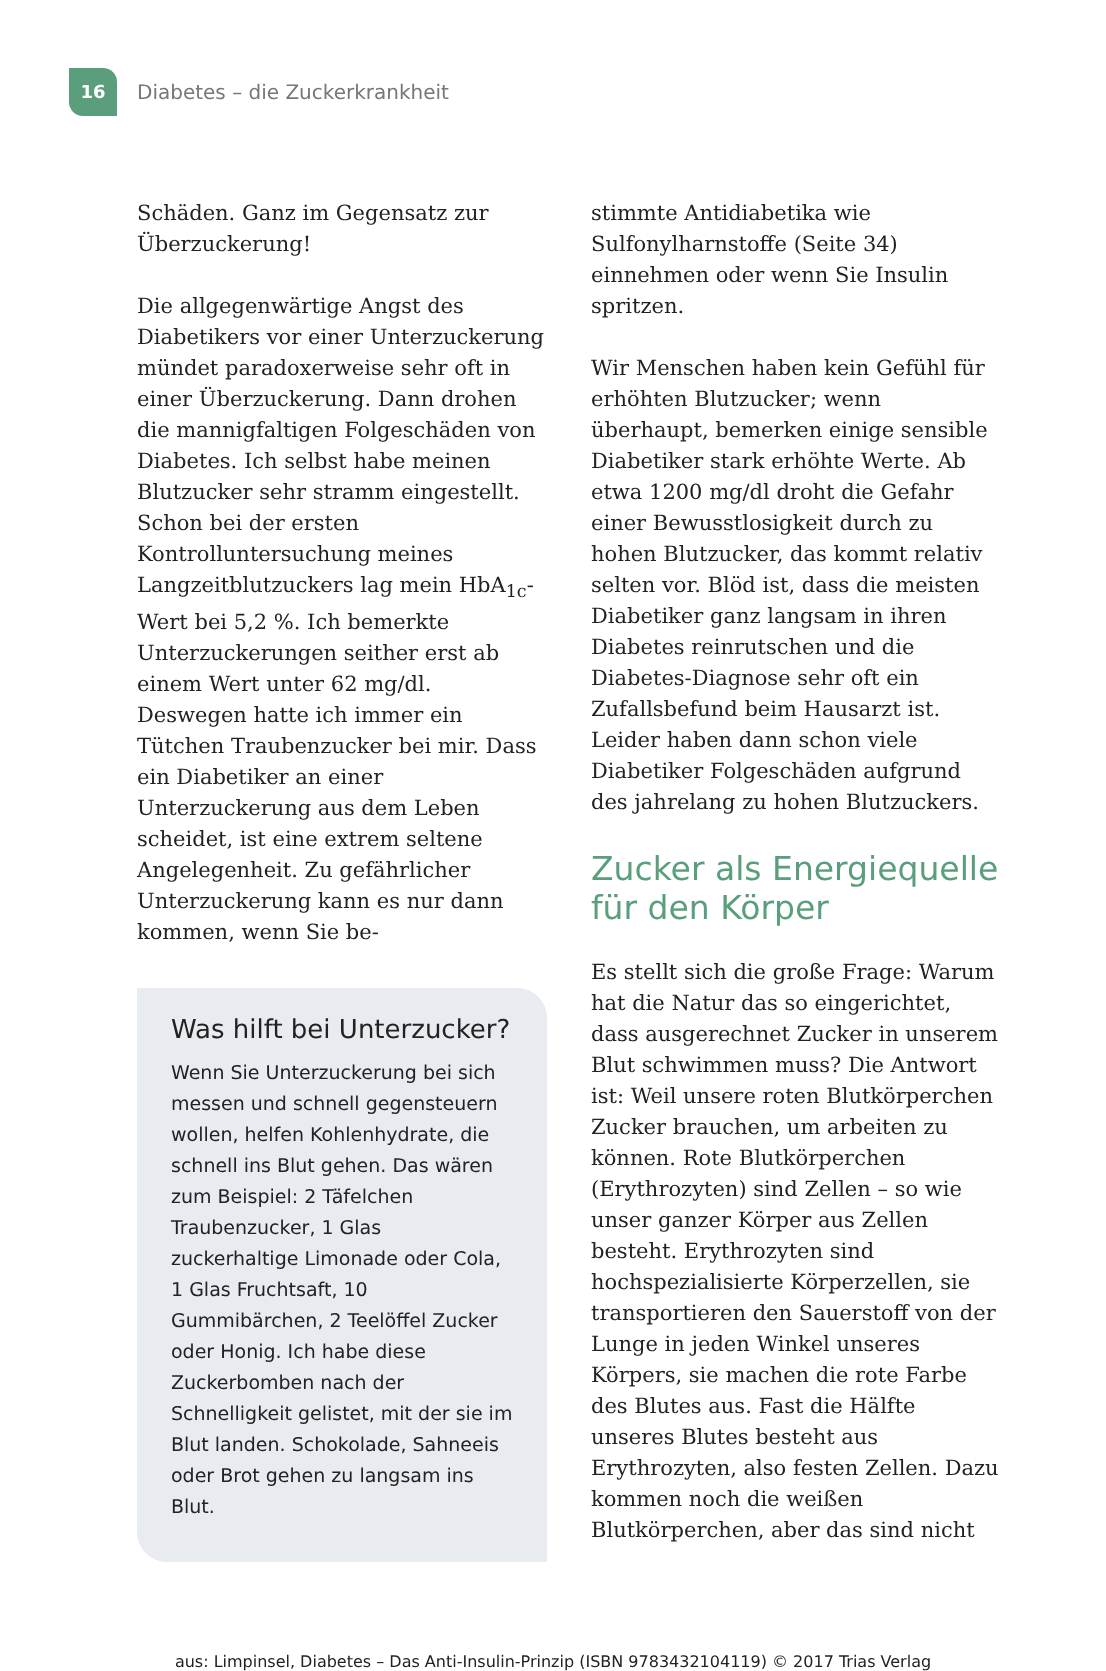16
Diabetes – die Zuckerkrankheit
Schäden. Ganz im Gegensatz zur Überzuckerung!
Die allgegenwärtige Angst des Diabetikers vor einer Unterzuckerung mündet paradoxerweise sehr oft in einer Überzuckerung. Dann drohen die mannigfaltigen Folgeschäden von Diabetes. Ich selbst habe meinen Blutzucker sehr stramm eingestellt. Schon bei der ersten Kontrolluntersuchung meines Langzeitblutzuckers lag mein HbA<sub>1c</sub>-Wert bei 5,2 %. Ich bemerkte Unterzuckerungen seither erst ab einem Wert unter 62 mg/dl. Deswegen hatte ich immer ein Tütchen Traubenzucker bei mir. Dass ein Diabetiker an einer Unterzuckerung aus dem Leben scheidet, ist eine extrem seltene Angelegenheit. Zu gefährlicher Unterzuckerung kann es nur dann kommen, wenn Sie be-
Was hilft bei Unterzucker?
Wenn Sie Unterzuckerung bei sich messen und schnell gegensteuern wollen, helfen Kohlenhydrate, die schnell ins Blut gehen. Das wären zum Beispiel: 2 Täfelchen Traubenzucker, 1 Glas zuckerhaltige Limonade oder Cola, 1 Glas Fruchtsaft, 10 Gummibärchen, 2 Teelöffel Zucker oder Honig. Ich habe diese Zuckerbomben nach der Schnelligkeit gelistet, mit der sie im Blut landen. Schokolade, Sahneeis oder Brot gehen zu langsam ins Blut.
stimmte Antidiabetika wie Sulfonylharnstoffe (Seite 34) einnehmen oder wenn Sie Insulin spritzen.
Wir Menschen haben kein Gefühl für erhöhten Blutzucker; wenn überhaupt, bemerken einige sensible Diabetiker stark erhöhte Werte. Ab etwa 1200 mg/dl droht die Gefahr einer Bewusstlosigkeit durch zu hohen Blutzucker, das kommt relativ selten vor. Blöd ist, dass die meisten Diabetiker ganz langsam in ihren Diabetes reinrutschen und die Diabetes-Diagnose sehr oft ein Zufallsbefund beim Hausarzt ist. Leider haben dann schon viele Diabetiker Folgeschäden aufgrund des jahrelang zu hohen Blutzuckers.
Zucker als Energiequelle für den Körper
Es stellt sich die große Frage: Warum hat die Natur das so eingerichtet, dass ausgerechnet Zucker in unserem Blut schwimmen muss? Die Antwort ist: Weil unsere roten Blutkörperchen Zucker brauchen, um arbeiten zu können. Rote Blutkörperchen (Erythrozyten) sind Zellen – so wie unser ganzer Körper aus Zellen besteht. Erythrozyten sind hochspezialisierte Körperzellen, sie transportieren den Sauerstoff von der Lunge in jeden Winkel unseres Körpers, sie machen die rote Farbe des Blutes aus. Fast die Hälfte unseres Blutes besteht aus Erythrozyten, also festen Zellen. Dazu kommen noch die weißen Blutkörperchen, aber das sind nicht
aus: Limpinsel, Diabetes – Das Anti-Insulin-Prinzip (ISBN 9783432104119) © 2017 Trias Verlag